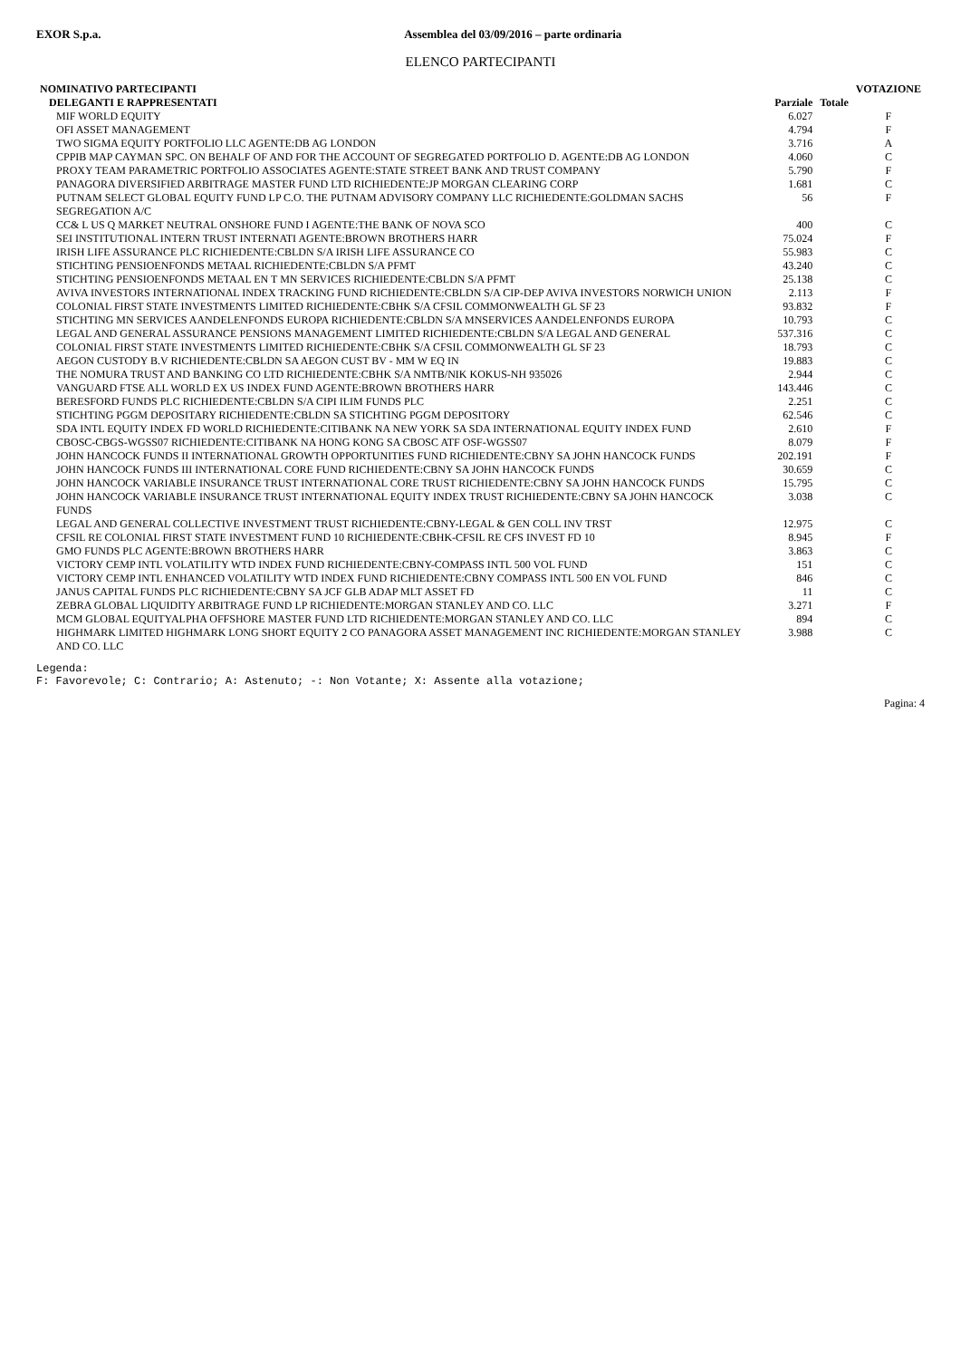EXOR S.p.a. Assemblea del 03/09/2016 – parte ordinaria
ELENCO PARTECIPANTI
| NOMINATIVO PARTECIPANTI | | | VOTAZIONE |
| --- | --- | --- | --- |
| DELEGANTI E RAPPRESENTATI | Parziale | Totale | |
| MIF WORLD EQUITY | 6.027 | | F |
| OFI ASSET MANAGEMENT | 4.794 | | F |
| TWO SIGMA EQUITY PORTFOLIO LLC AGENTE:DB AG LONDON | 3.716 | | A |
| CPPIB MAP CAYMAN SPC. ON BEHALF OF AND FOR THE ACCOUNT OF SEGREGATED PORTFOLIO D. AGENTE:DB AG LONDON | 4.060 | | C |
| PROXY TEAM PARAMETRIC PORTFOLIO ASSOCIATES AGENTE:STATE STREET BANK AND TRUST COMPANY | 5.790 | | F |
| PANAGORA DIVERSIFIED ARBITRAGE MASTER FUND LTD RICHIEDENTE:JP MORGAN CLEARING CORP | 1.681 | | C |
| PUTNAM SELECT GLOBAL EQUITY FUND LP C.O. THE PUTNAM ADVISORY COMPANY LLC RICHIEDENTE:GOLDMAN SACHS SEGREGATION A/C | 56 | | F |
| CC& L US Q MARKET NEUTRAL ONSHORE FUND I AGENTE:THE BANK OF NOVA SCO | 400 | | C |
| SEI INSTITUTIONAL INTERN TRUST INTERNATI AGENTE:BROWN BROTHERS HARR | 75.024 | | F |
| IRISH LIFE ASSURANCE PLC RICHIEDENTE:CBLDN S/A IRISH LIFE ASSURANCE CO | 55.983 | | C |
| STICHTING PENSIOENFONDS METAAL RICHIEDENTE:CBLDN S/A PFMT | 43.240 | | C |
| STICHTING PENSIOENFONDS METAAL EN T MN SERVICES RICHIEDENTE:CBLDN S/A PFMT | 25.138 | | C |
| AVIVA INVESTORS INTERNATIONAL INDEX TRACKING FUND RICHIEDENTE:CBLDN S/A CIP-DEP AVIVA INVESTORS NORWICH UNION | 2.113 | | F |
| COLONIAL FIRST STATE INVESTMENTS LIMITED RICHIEDENTE:CBHK S/A CFSIL COMMONWEALTH GL SF 23 | 93.832 | | F |
| STICHTING MN SERVICES AANDELENFONDS EUROPA RICHIEDENTE:CBLDN S/A MNSERVICES AANDELENFONDS EUROPA | 10.793 | | C |
| LEGAL AND GENERAL ASSURANCE PENSIONS MANAGEMENT LIMITED RICHIEDENTE:CBLDN S/A LEGAL AND GENERAL | 537.316 | | C |
| COLONIAL FIRST STATE INVESTMENTS LIMITED RICHIEDENTE:CBHK S/A CFSIL COMMONWEALTH GL SF 23 | 18.793 | | C |
| AEGON CUSTODY B.V RICHIEDENTE:CBLDN SA AEGON CUST BV - MM W EQ IN | 19.883 | | C |
| THE NOMURA TRUST AND BANKING CO LTD RICHIEDENTE:CBHK S/A NMTB/NIK KOKUS-NH 935026 | 2.944 | | C |
| VANGUARD FTSE ALL WORLD EX US INDEX FUND AGENTE:BROWN BROTHERS HARR | 143.446 | | C |
| BERESFORD FUNDS PLC RICHIEDENTE:CBLDN S/A CIPI ILIM FUNDS PLC | 2.251 | | C |
| STICHTING PGGM DEPOSITARY RICHIEDENTE:CBLDN SA STICHTING PGGM DEPOSITORY | 62.546 | | C |
| SDA INTL EQUITY INDEX FD WORLD RICHIEDENTE:CITIBANK NA NEW YORK SA SDA INTERNATIONAL EQUITY INDEX FUND | 2.610 | | F |
| CBOSC-CBGS-WGSS07 RICHIEDENTE:CITIBANK NA HONG KONG SA CBOSC ATF OSF-WGSS07 | 8.079 | | F |
| JOHN HANCOCK FUNDS II INTERNATIONAL GROWTH OPPORTUNITIES FUND RICHIEDENTE:CBNY SA JOHN HANCOCK FUNDS | 202.191 | | F |
| JOHN HANCOCK FUNDS III INTERNATIONAL CORE FUND RICHIEDENTE:CBNY SA JOHN HANCOCK FUNDS | 30.659 | | C |
| JOHN HANCOCK VARIABLE INSURANCE TRUST INTERNATIONAL CORE TRUST RICHIEDENTE:CBNY SA JOHN HANCOCK FUNDS | 15.795 | | C |
| JOHN HANCOCK VARIABLE INSURANCE TRUST INTERNATIONAL EQUITY INDEX TRUST RICHIEDENTE:CBNY SA JOHN HANCOCK FUNDS | 3.038 | | C |
| LEGAL AND GENERAL COLLECTIVE INVESTMENT TRUST RICHIEDENTE:CBNY-LEGAL & GEN COLL INV TRST | 12.975 | | C |
| CFSIL RE COLONIAL FIRST STATE INVESTMENT FUND 10 RICHIEDENTE:CBHK-CFSIL RE CFS INVEST FD 10 | 8.945 | | F |
| GMO FUNDS PLC AGENTE:BROWN BROTHERS HARR | 3.863 | | C |
| VICTORY CEMP INTL VOLATILITY WTD INDEX FUND RICHIEDENTE:CBNY-COMPASS INTL 500 VOL FUND | 151 | | C |
| VICTORY CEMP INTL ENHANCED VOLATILITY WTD INDEX FUND RICHIEDENTE:CBNY COMPASS INTL 500 EN VOL FUND | 846 | | C |
| JANUS CAPITAL FUNDS PLC RICHIEDENTE:CBNY SA JCF GLB ADAP MLT ASSET FD | 11 | | C |
| ZEBRA GLOBAL LIQUIDITY ARBITRAGE FUND LP RICHIEDENTE:MORGAN STANLEY AND CO. LLC | 3.271 | | F |
| MCM GLOBAL EQUITYALPHA OFFSHORE MASTER FUND LTD RICHIEDENTE:MORGAN STANLEY AND CO. LLC | 894 | | C |
| HIGHMARK LIMITED HIGHMARK LONG SHORT EQUITY 2 CO PANAGORA ASSET MANAGEMENT INC RICHIEDENTE:MORGAN STANLEY AND CO. LLC | 3.988 | | C |
Legenda:
F: Favorevole; C: Contrario; A: Astenuto; -: Non Votante; X: Assente alla votazione;
Pagina: 4